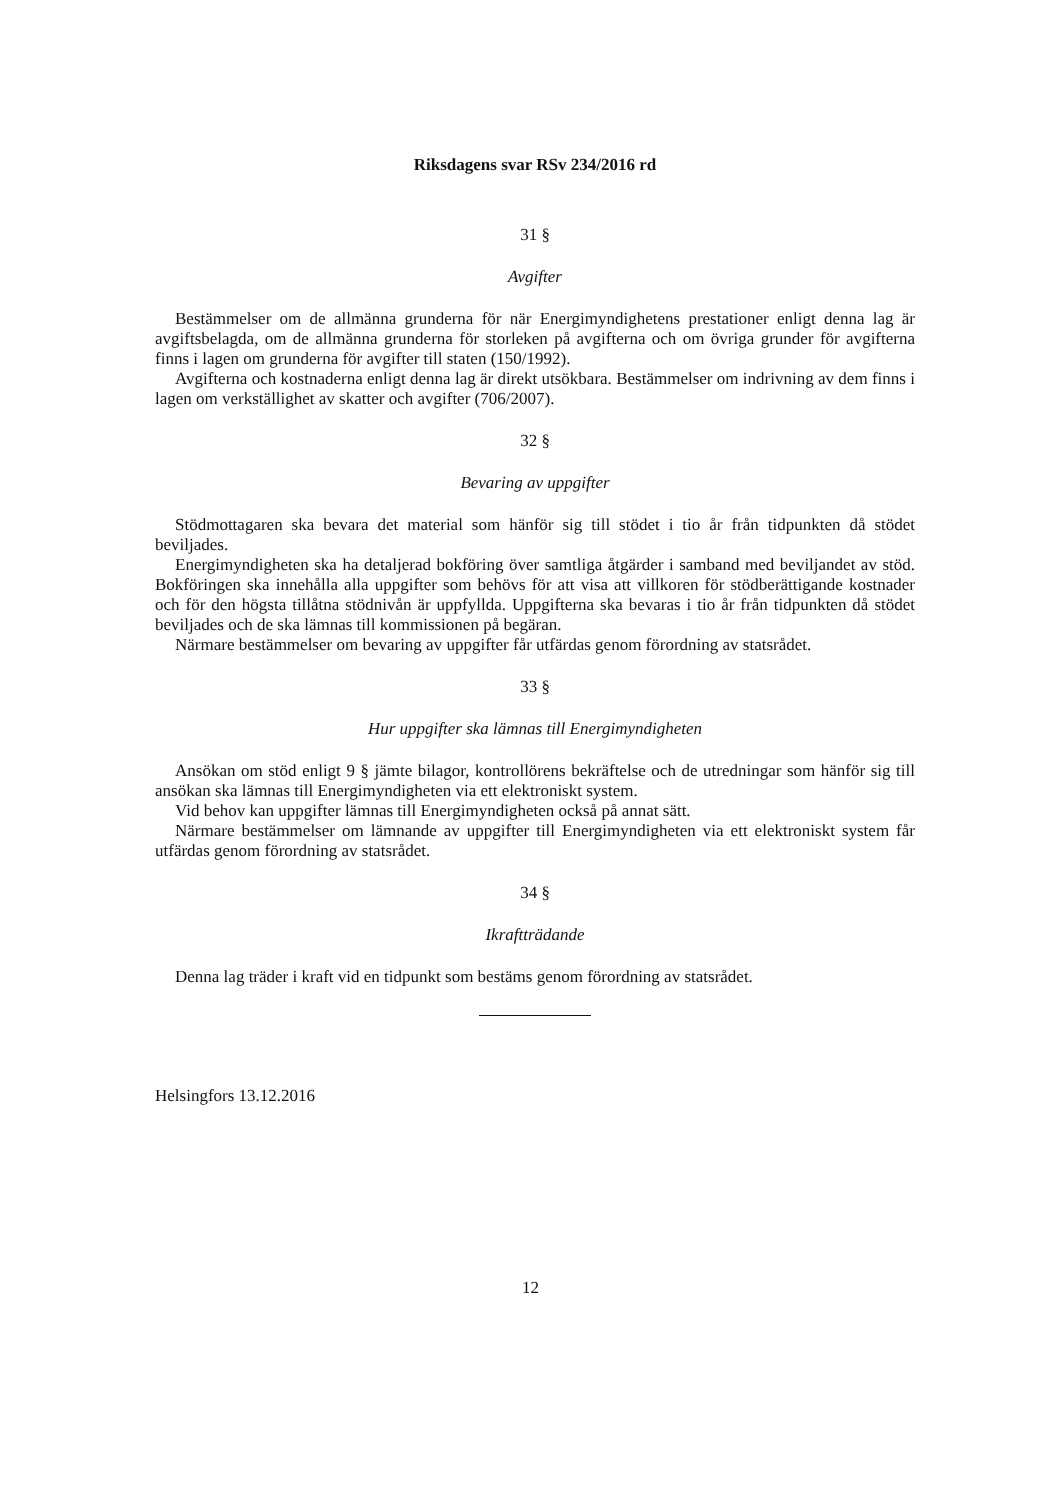Riksdagens svar RSv 234/2016 rd
31 §
Avgifter
Bestämmelser om de allmänna grunderna för när Energimyndighetens prestationer enligt denna lag är avgiftsbelagda, om de allmänna grunderna för storleken på avgifterna och om övriga grunder för avgifterna finns i lagen om grunderna för avgifter till staten (150/1992).
Avgifterna och kostnaderna enligt denna lag är direkt utsökbara. Bestämmelser om indrivning av dem finns i lagen om verkställighet av skatter och avgifter (706/2007).
32 §
Bevaring av uppgifter
Stödmottagaren ska bevara det material som hänför sig till stödet i tio år från tidpunkten då stödet beviljades.
Energimyndigheten ska ha detaljerad bokföring över samtliga åtgärder i samband med beviljandet av stöd. Bokföringen ska innehålla alla uppgifter som behövs för att visa att villkoren för stödberättigande kostnader och för den högsta tillåtna stödnivån är uppfyllda. Uppgifterna ska bevaras i tio år från tidpunkten då stödet beviljades och de ska lämnas till kommissionen på begäran.
Närmare bestämmelser om bevaring av uppgifter får utfärdas genom förordning av statsrådet.
33 §
Hur uppgifter ska lämnas till Energimyndigheten
Ansökan om stöd enligt 9 § jämte bilagor, kontrollörens bekräftelse och de utredningar som hänför sig till ansökan ska lämnas till Energimyndigheten via ett elektroniskt system.
Vid behov kan uppgifter lämnas till Energimyndigheten också på annat sätt.
Närmare bestämmelser om lämnande av uppgifter till Energimyndigheten via ett elektroniskt system får utfärdas genom förordning av statsrådet.
34 §
Ikraftträdande
Denna lag träder i kraft vid en tidpunkt som bestäms genom förordning av statsrådet.
Helsingfors 13.12.2016
12